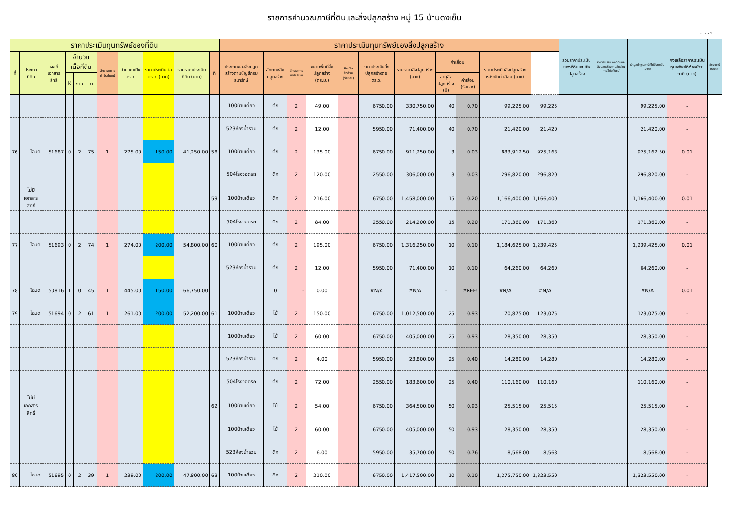รายการคำนวณภาษีที่ดินและสิ่งปลูกสร้าง หมู่ 15 บ้านดงเย็น
ภ.ด.ส.1
| ราคาประเมินทุนทรัพย์ของที่ดิน | | | | | | | | | | | ราคาประเมินทุนทรัพย์ของสิ่งปลูกสร้าง | | | | | | | | | | | รวมราคาประเมินของที่ดินและสิ่งปลูกสร้าง | ราคาประเมินของที่ดินและสิ่งปลูกสร้างตามสัดส่วนการใช้ประโยชน์ | หักมูลค่าฐานภาษีที่ได้รับยกเว้น (บาท) | คงเหลือราคาประเมินทุนทรัพย์ที่ต้องชำระภาษี (บาท) | อัตราภาษี (ร้อยละ) |
| --- | --- | --- | --- | --- | --- | --- | --- | --- | --- | --- | --- | --- | --- | --- | --- | --- | --- | --- | --- | --- | --- | --- | --- | --- | --- | --- |
| ที่ | ประเภทที่ดิน | เลขที่เอกสารสิทธิ์ | จำนวนเนื้อที่ดิน | | | ลักษณะการทำประโยชน์ | คำนวณเป็น ตร.ว. | ราคาประเมินต่อ ตร.ว. (บาท) | รวมราคาประเมินที่ดิน (บาท) | ที่ | ประเภทของสิ่งปลูกสร้างตามบัญชีกรมธนารักษ์ | ลักษณะสิ่งปลูกสร้าง | ลักษณะการทำประโยชน์ | ขนาดพื้นที่สิ่งปลูกสร้าง (ตร.ม.) | คิดเป็นสัดส่วน (ร้อยละ) | ราคาประเมินสิ่งปลูกสร้างต่อ ตร.ว. | รวมราคาสิ่งปลูกสร้าง (บาท) | ค่าเสื่อม | | ราคาประเมินสิ่งปลูกสร้างหลังหักค่าเสื่อม (บาท) | | | | | | |
| | | | ไร่ | งาน | วา | | | | | | | | | | | | | อายุสิ่งปลูกสร้าง (ปี) | ค่าเสื่อม (ร้อยละ) | | | | | | | |
| | | | | | | | | | | | 100บ้านเดี่ยว | ตึก | 2 | 49.00 | | 6750.00 | 330,750.00 | 40 | 0.70 | 99,225.00 | 99,225 | | | 99,225.00 | - | |
| | | | | | | | | | | | 523ห้องน้ำรวม | ตึก | 2 | 12.00 | | 5950.00 | 71,400.00 | 40 | 0.70 | 21,420.00 | 21,420 | | | 21,420.00 | - | |
| 76 | โฉนด | 51687 | 0 | 2 | 75 | 1 | 275.00 | 150.00 | 41,250.00 | 58 | 100บ้านเดี่ยว | ตึก | 2 | 135.00 | | 6750.00 | 911,250.00 | 3 | 0.03 | 883,912.50 | 925,163 | | | 925,162.50 | 0.01 | |
| | | | | | | | | | | | 504โรงจอดรถ | ตึก | 2 | 120.00 | | 2550.00 | 306,000.00 | 3 | 0.03 | 296,820.00 | 296,820 | | | 296,820.00 | - | |
| | ไม่มีเอกสารสิทธิ์ | | | | | | | | | 59 | 100บ้านเดี่ยว | ตึก | 2 | 216.00 | | 6750.00 | 1,458,000.00 | 15 | 0.20 | 1,166,400.00 | 1,166,400 | | | 1,166,400.00 | 0.01 | |
| | | | | | | | | | | | 504โรงจอดรถ | ตึก | 2 | 84.00 | | 2550.00 | 214,200.00 | 15 | 0.20 | 171,360.00 | 171,360 | | | 171,360.00 | - | |
| 77 | โฉนด | 51693 | 0 | 2 | 74 | 1 | 274.00 | 200.00 | 54,800.00 | 60 | 100บ้านเดี่ยว | ตึก | 2 | 195.00 | | 6750.00 | 1,316,250.00 | 10 | 0.10 | 1,184,625.00 | 1,239,425 | | | 1,239,425.00 | 0.01 | |
| | | | | | | | | | | | 523ห้องน้ำรวม | ตึก | 2 | 12.00 | | 5950.00 | 71,400.00 | 10 | 0.10 | 64,260.00 | 64,260 | | | 64,260.00 | - | |
| 78 | โฉนด | 50816 | 1 | 0 | 45 | 1 | 445.00 | 150.00 | 66,750.00 | | | 0 | - | 0.00 | | #N/A | #N/A | - | #REF! | #N/A | #N/A | | | #N/A | 0.01 | |
| 79 | โฉนด | 51694 | 0 | 2 | 61 | 1 | 261.00 | 200.00 | 52,200.00 | 61 | 100บ้านเดี่ยว | ไม้ | 2 | 150.00 | | 6750.00 | 1,012,500.00 | 25 | 0.93 | 70,875.00 | 123,075 | | | 123,075.00 | - | |
| | | | | | | | | | | | 100บ้านเดี่ยว | ไม้ | 2 | 60.00 | | 6750.00 | 405,000.00 | 25 | 0.93 | 28,350.00 | 28,350 | | | 28,350.00 | - | |
| | | | | | | | | | | | 523ห้องน้ำรวม | ตึก | 2 | 4.00 | | 5950.00 | 23,800.00 | 25 | 0.40 | 14,280.00 | 14,280 | | | 14,280.00 | - | |
| | | | | | | | | | | | 504โรงจอดรถ | ตึก | 2 | 72.00 | | 2550.00 | 183,600.00 | 25 | 0.40 | 110,160.00 | 110,160 | | | 110,160.00 | - | |
| | ไม่มีเอกสารสิทธิ์ | | | | | | | | | 62 | 100บ้านเดี่ยว | ไม้ | 2 | 54.00 | | 6750.00 | 364,500.00 | 50 | 0.93 | 25,515.00 | 25,515 | | | 25,515.00 | - | |
| | | | | | | | | | | | 100บ้านเดี่ยว | ไม้ | 2 | 60.00 | | 6750.00 | 405,000.00 | 50 | 0.93 | 28,350.00 | 28,350 | | | 28,350.00 | - | |
| | | | | | | | | | | | 523ห้องน้ำรวม | ตึก | 2 | 6.00 | | 5950.00 | 35,700.00 | 50 | 0.76 | 8,568.00 | 8,568 | | | 8,568.00 | - | |
| 80 | โฉนด | 51695 | 0 | 2 | 39 | 1 | 239.00 | 200.00 | 47,800.00 | 63 | 100บ้านเดี่ยว | ตึก | 2 | 210.00 | | 6750.00 | 1,417,500.00 | 10 | 0.10 | 1,275,750.00 | 1,323,550 | | | 1,323,550.00 | - | |